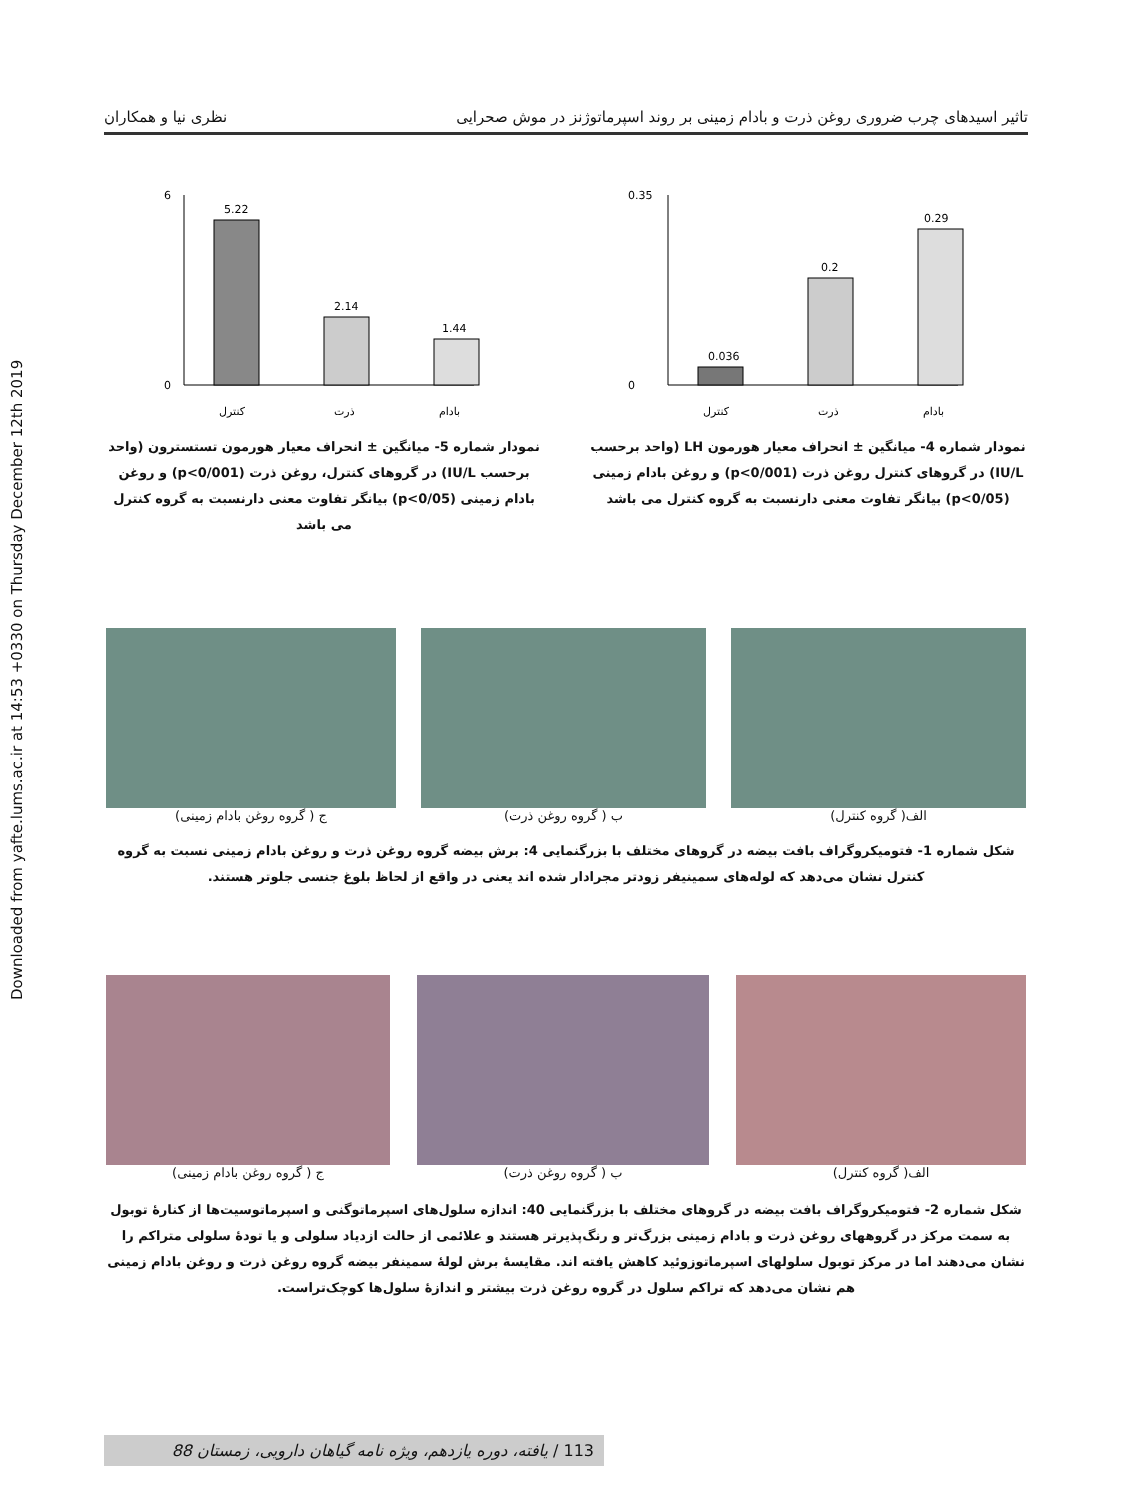Downloaded from yafte.lums.ac.ir at 14:53 +0330 on Thursday December 12th 2019
تاثیر اسیدهای چرب ضروری روغن ذرت و بادام زمینی بر روند اسپرماتوژنز در موش صحرایی نظری نیا و همکاران
0.35
0
0.036
0.2
0.29
کنترل
ذرت
بادام
نمودار شماره 4- میانگین ± انحراف معیار هورمون LH (واحد برحسب IU/L) در گروهای کنترل روغن ذرت (p<0/001) و روغن بادام زمینی (p<0/05) بیانگر تفاوت معنی دارنسبت به گروه کنترل می باشد
6
0
5.22
2.14
1.44
کنترل
ذرت
بادام
نمودار شماره 5- میانگین ± انحراف معیار هورمون تستسترون (واحد برحسب IU/L) در گروهای کنترل، روغن ذرت (p<0/001) و روغن بادام زمینی (p<0/05) بیانگر تفاوت معنی دارنسبت به گروه کنترل می باشد
الف( گروه کنترل) ب ( گروه روغن ذرت) ج ( گروه روغن بادام زمینی)
شکل شماره 1- فتومیکروگراف بافت بیضه در گروهای مختلف با بزرگنمایی 4: برش بیضه گروه روغن ذرت و روغن بادام زمینی نسبت به گروه کنترل نشان می‌دهد که لوله‌های سمینیفر زودتر مجرادار شده اند یعنی در واقع از لحاظ بلوغ جنسی جلوتر هستند.
الف( گروه کنترل) ب ( گروه روغن ذرت) ج ( گروه روغن بادام زمینی)
شکل شماره 2- فتومیکروگراف بافت بیضه در گروهای مختلف با بزرگنمایی 40: اندازه سلول‌های اسپرماتوگنی و اسپرماتوسیت‌ها از کنارۀ توبول به سمت مرکز در گروههای روغن ذرت و بادام زمینی بزرگ‌تر و رنگ‌پذیرتر هستند و علائمی از حالت ازدیاد سلولی و یا تودۀ سلولی متراکم را نشان می‌دهند اما در مرکز توبول سلولهای اسپرماتوزوئید کاهش یافته اند. مقایسۀ برش لولۀ سمینفر بیضه گروه روغن ذرت و روغن بادام زمینی هم نشان می‌دهد که تراکم سلول در گروه روغن ذرت بیشتر و اندازۀ سلول‌ها کوچک‌تراست.
113 / یافته، دوره یازدهم، ویژه نامه گیاهان دارویی، زمستان 88